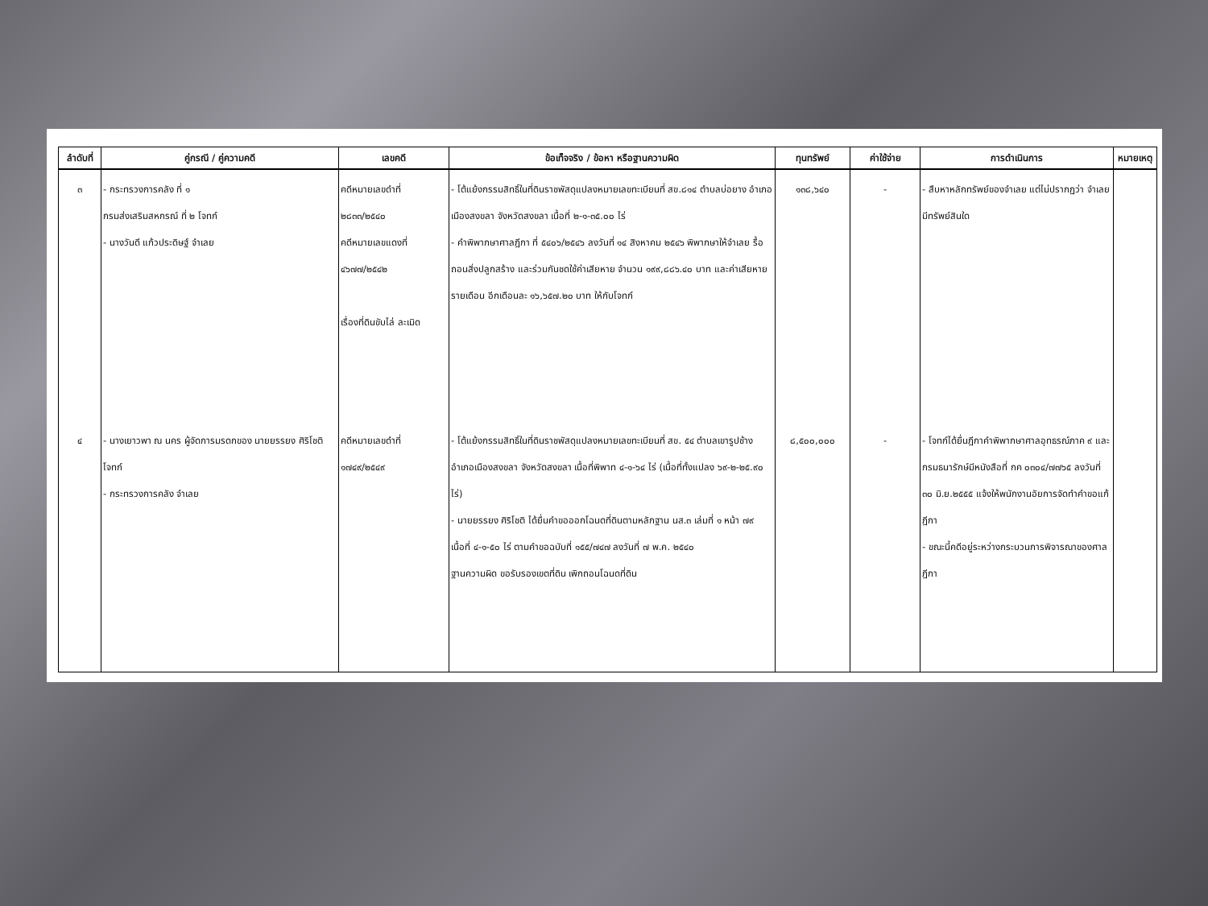| ลำดับที่ | คู่กรณี / คู่ความคดี | เลขคดี | ข้อเท็จจริง / ข้อหา หรือฐานความผิด | ทุนทรัพย์ | ค่าใช้จ่าย | การดำเนินการ | หมายเหตุ |
| --- | --- | --- | --- | --- | --- | --- | --- |
| ๓ | - กระทรวงการคลัง ที่ ๑ กรมส่งเสริมสหกรณ์ ที่ ๒ โจทก์ - นางวันดี แก้วประดิษฐ์ จำเลย | คดีหมายเลขดำที่ ๒๘๓๓/๒๕๔๐ คดีหมายเลขแดงที่ ๔๖๗๗/๒๕๔๒ เรื่องที่ดินขับไล่ ละเมิด | - โต้แย้งกรรมสิทธิ์ในที่ดินราชพัสดุแปลงหมายเลขทะเบียนที่ สข.๘๑๔ ตำบลบ่อยาง อำเภอเมืองสงขลา จังหวัดสงขลา เนื้อที่ ๒-๑-๓๕.๐๐ ไร่ - คำพิพากษาศาลฎีกา ที่ ๕๔๐๖/๒๕๔๖ ลงวันที่ ๑๔ สิงหาคม ๒๕๔๖ พิพากษาให้จำเลย รื้อถอนสิ่งปลูกสร้าง และร่วมกันชดใช้ค่าเสียหาย จำนวน ๑๙๙,๘๘๖.๔๐ บาท และค่าเสียหายรายเดือน อีกเดือนละ ๑๖,๖๕๗.๒๐ บาท ให้กับโจทก์ | ๑๓๘,๖๔๐ | - | - สืบหาหลักทรัพย์ของจำเลย แต่ไม่ปรากฏว่า จำเลยมีทรัพย์สินใด | |
| ๔ | - นางเยาวพา ณ นคร ผู้จัดการมรดกของ นายยรรยง ศิริโชติ โจทก์ - กระทรวงการคลัง จำเลย | คดีหมายเลขดำที่ ๑๗๔๙/๒๕๔๙ | - โต้แย้งกรรมสิทธิ์ในที่ดินราชพัสดุแปลงหมายเลขทะเบียนที่ สข. ๕๔ ตำบลเขารูปช้าง อำเภอเมืองสงขลา จังหวัดสงขลา เนื้อที่พิพาท ๔-๑-๖๔ ไร่ (เนื้อที่ทั้งแปลง ๖๙-๒-๒๕.๙๐ ไร่) - นายยรรยง ศิริโชติ ได้ยื่นคำขอออกโฉนดที่ดินตามหลักฐาน นส.๓ เล่มที่ ๑ หน้า ๗๙ เนื้อที่ ๔-๑-๕๐ ไร่ ตามคำขอฉบับที่ ๑๕๕/๗๔๗ ลงวันที่ ๗ พ.ค. ๒๕๔๐ ฐานความผิด ขอรับรองเขตที่ดิน เพิกถอนโฉนดที่ดิน | ๘,๕๐๐,๐๐๐ | - | - โจทก์ได้ยื่นฎีกาคำพิพากษาศาลอุทธรณ์ภาค ๙ และกรมธนารักษ์มีหนังสือที่ กค ๐๓๐๔/๗๗๖๕ ลงวันที่ ๓๐ มิ.ย.๒๕๕๕ แจ้งให้พนักงานอัยการจัดทำคำขอแก้ฎีกา - ขณะนี้คดีอยู่ระหว่างกระบวนการพิจารณาของศาลฎีกา | |